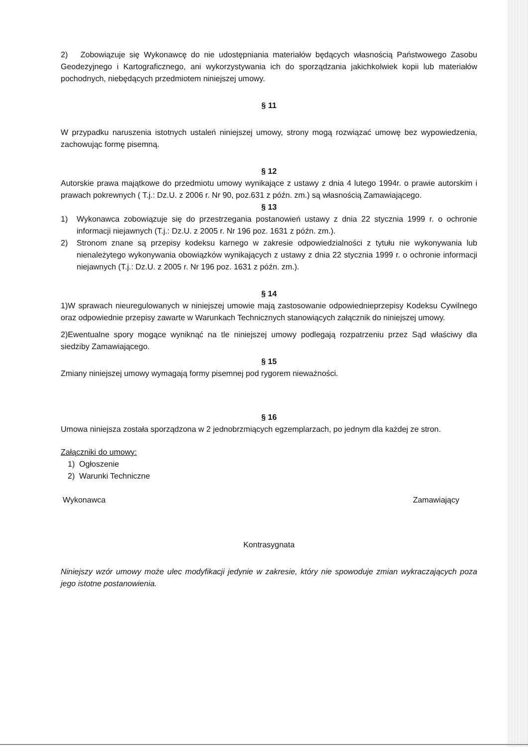2) Zobowiązuje się Wykonawcę do nie udostępniania materiałów będących własnością Państwowego Zasobu Geodezyjnego i Kartograficznego, ani wykorzystywania ich do sporządzania jakichkolwiek kopii lub materiałów pochodnych, niebędących przedmiotem niniejszej umowy.
§ 11
W przypadku naruszenia istotnych ustaleń niniejszej umowy, strony mogą rozwiązać umowę bez wypowiedzenia, zachowując formę pisemną.
§ 12
Autorskie prawa majątkowe do przedmiotu umowy wynikające z ustawy z dnia 4 lutego 1994r. o prawie autorskim i prawach pokrewnych ( T.j.: Dz.U. z 2006 r. Nr 90, poz.631 z późn. zm.) są własnością Zamawiającego.
§ 13
1) Wykonawca zobowiązuje się do przestrzegania postanowień ustawy z dnia 22 stycznia 1999 r. o ochronie informacji niejawnych (T.j.: Dz.U. z 2005 r. Nr 196 poz. 1631 z późn. zm.).
2) Stronom znane są przepisy kodeksu karnego w zakresie odpowiedzialności z tytułu nie wykonywania lub nienależytego wykonywania obowiązków wynikających z ustawy z dnia 22 stycznia 1999 r. o ochronie informacji niejawnych (T.j.: Dz.U. z 2005 r. Nr 196 poz. 1631 z późn. zm.).
§ 14
1)W sprawach nieuregulowanych w niniejszej umowie mają zastosowanie odpowiednieprzepisy Kodeksu Cywilnego oraz odpowiednie przepisy zawarte w Warunkach Technicznych stanowiących załącznik do niniejszej umowy.
2)Ewentualne spory mogące wyniknąć na tle niniejszej umowy podlegają rozpatrzeniu przez Sąd właściwy dla siedziby Zamawiającego.
§ 15
Zmiany niniejszej umowy wymagają formy pisemnej pod rygorem nieważności.
§ 16
Umowa niniejsza została sporządzona w 2 jednobrzmiących egzemplarzach, po jednym dla każdej ze stron.
Załączniki do umowy:
1) Ogłoszenie
2) Warunki Techniczne
Wykonawca Zamawiający
Kontrasygnata
Niniejszy wzór umowy może ulec modyfikacji jedynie w zakresie, który nie spowoduje zmian wykraczających poza jego istotne postanowienia.